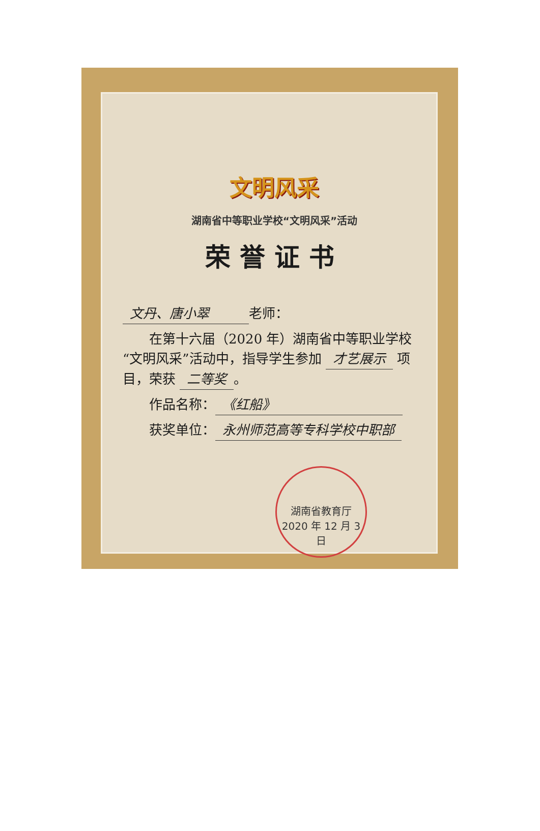文明风采
湖南省中等职业学校“文明风采”活动
荣誉证书
文丹、唐小翠 老师：
  在第十六届（2020 年）湖南省中等职业学校“文明风采”活动中，指导学生参加 才艺展示 项目，荣获 二等奖 。
  作品名称： 《红船》
  获奖单位： 永州师范高等专科学校中职部
湖南省教育厅
2020 年 12 月 3 日